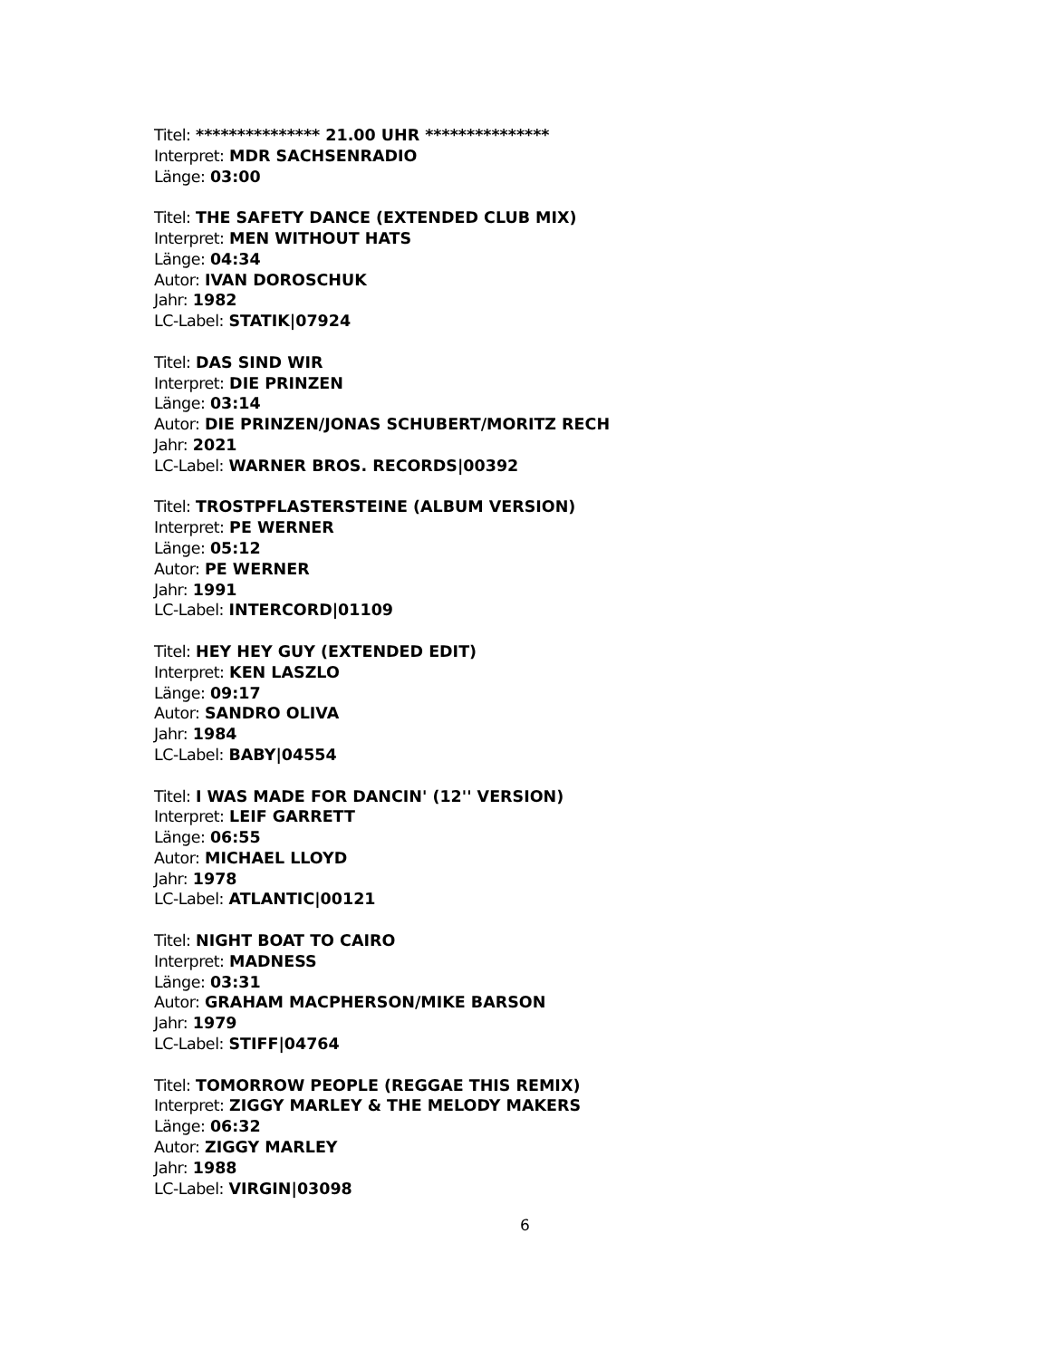Titel: *************** 21.00 UHR ***************
Interpret: MDR SACHSENRADIO
Länge: 03:00
Titel: THE SAFETY DANCE (EXTENDED CLUB MIX)
Interpret: MEN WITHOUT HATS
Länge: 04:34
Autor: IVAN DOROSCHUK
Jahr: 1982
LC-Label: STATIK|07924
Titel: DAS SIND WIR
Interpret: DIE PRINZEN
Länge: 03:14
Autor: DIE PRINZEN/JONAS SCHUBERT/MORITZ RECH
Jahr: 2021
LC-Label: WARNER BROS. RECORDS|00392
Titel: TROSTPFLASTERSTEINE (ALBUM VERSION)
Interpret: PE WERNER
Länge: 05:12
Autor: PE WERNER
Jahr: 1991
LC-Label: INTERCORD|01109
Titel: HEY HEY GUY (EXTENDED EDIT)
Interpret: KEN LASZLO
Länge: 09:17
Autor: SANDRO OLIVA
Jahr: 1984
LC-Label: BABY|04554
Titel: I WAS MADE FOR DANCIN' (12'' VERSION)
Interpret: LEIF GARRETT
Länge: 06:55
Autor: MICHAEL LLOYD
Jahr: 1978
LC-Label: ATLANTIC|00121
Titel: NIGHT BOAT TO CAIRO
Interpret: MADNESS
Länge: 03:31
Autor: GRAHAM MACPHERSON/MIKE BARSON
Jahr: 1979
LC-Label: STIFF|04764
Titel: TOMORROW PEOPLE (REGGAE THIS REMIX)
Interpret: ZIGGY MARLEY & THE MELODY MAKERS
Länge: 06:32
Autor: ZIGGY MARLEY
Jahr: 1988
LC-Label: VIRGIN|03098
6